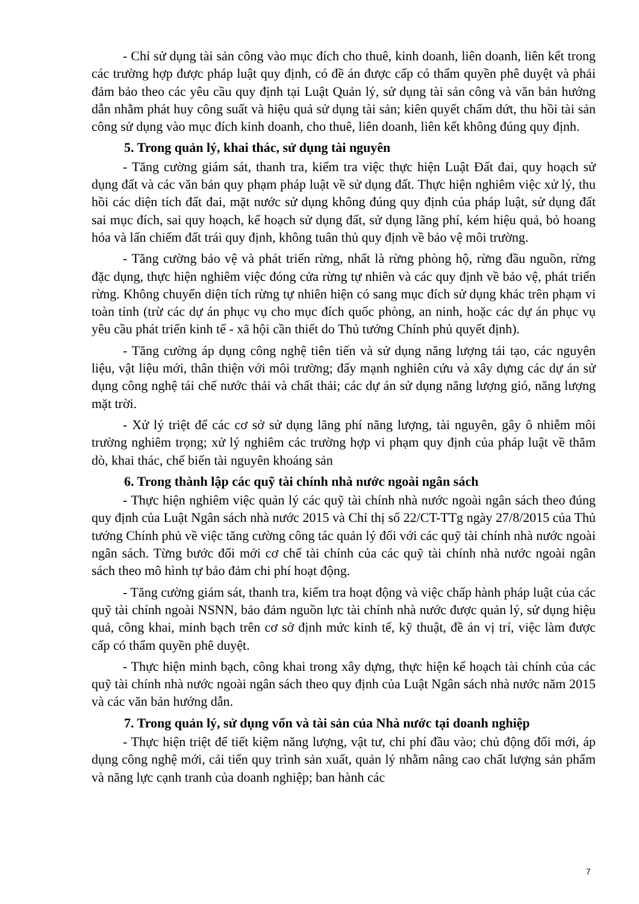- Chỉ sử dụng tài sản công vào mục đích cho thuê, kinh doanh, liên doanh, liên kết trong các trường hợp được pháp luật quy định, có đề án được cấp có thẩm quyền phê duyệt và phải đảm bảo theo các yêu cầu quy định tại Luật Quản lý, sử dụng tài sản công và văn bản hướng dẫn nhằm phát huy công suất và hiệu quả sử dụng tài sản; kiên quyết chấm dứt, thu hồi tài sản công sử dụng vào mục đích kinh doanh, cho thuê, liên doanh, liên kết không đúng quy định.
5. Trong quản lý, khai thác, sử dụng tài nguyên
- Tăng cường giám sát, thanh tra, kiểm tra việc thực hiện Luật Đất đai, quy hoạch sử dụng đất và các văn bản quy phạm pháp luật về sử dụng đất. Thực hiện nghiêm việc xử lý, thu hồi các diện tích đất đai, mặt nước sử dụng không đúng quy định của pháp luật, sử dụng đất sai mục đích, sai quy hoạch, kế hoạch sử dụng đất, sử dụng lãng phí, kém hiệu quả, bỏ hoang hóa và lấn chiếm đất trái quy định, không tuân thủ quy định về bảo vệ môi trường.
- Tăng cường bảo vệ và phát triển rừng, nhất là rừng phòng hộ, rừng đầu nguồn, rừng đặc dụng, thực hiện nghiêm việc đóng cửa rừng tự nhiên và các quy định về bảo vệ, phát triển rừng. Không chuyển diện tích rừng tự nhiên hiện có sang mục đích sử dụng khác trên phạm vi toàn tỉnh (trừ các dự án phục vụ cho mục đích quốc phòng, an ninh, hoặc các dự án phục vụ yêu cầu phát triển kinh tế - xã hội cần thiết do Thủ tướng Chính phủ quyết định).
- Tăng cường áp dụng công nghệ tiên tiến và sử dụng năng lượng tái tạo, các nguyên liệu, vật liệu mới, thân thiện với môi trường; đẩy mạnh nghiên cứu và xây dựng các dự án sử dụng công nghệ tái chế nước thải và chất thải; các dự án sử dụng năng lượng gió, năng lượng mặt trời.
- Xử lý triệt để các cơ sở sử dụng lãng phí năng lượng, tài nguyên, gây ô nhiễm môi trường nghiêm trọng; xử lý nghiêm các trường hợp vi phạm quy định của pháp luật về thăm dò, khai thác, chế biến tài nguyên khoáng sản
6. Trong thành lập các quỹ tài chính nhà nước ngoài ngân sách
- Thực hiện nghiêm việc quản lý các quỹ tài chính nhà nước ngoài ngân sách theo đúng quy định của Luật Ngân sách nhà nước 2015 và Chỉ thị số 22/CT-TTg ngày 27/8/2015 của Thủ tướng Chính phủ về việc tăng cường công tác quản lý đối với các quỹ tài chính nhà nước ngoài ngân sách. Từng bước đổi mới cơ chế tài chính của các quỹ tài chính nhà nước ngoài ngân sách theo mô hình tự bảo đảm chi phí hoạt động.
- Tăng cường giám sát, thanh tra, kiểm tra hoạt động và việc chấp hành pháp luật của các quỹ tài chính ngoài NSNN, bảo đảm nguồn lực tài chính nhà nước được quản lý, sử dụng hiệu quả, công khai, minh bạch trên cơ sở định mức kinh tế, kỹ thuật, đề án vị trí, việc làm được cấp có thẩm quyền phê duyệt.
- Thực hiện minh bạch, công khai trong xây dựng, thực hiện kế hoạch tài chính của các quỹ tài chính nhà nước ngoài ngân sách theo quy định của Luật Ngân sách nhà nước năm 2015 và các văn bản hướng dẫn.
7. Trong quản lý, sử dụng vốn và tài sản của Nhà nước tại doanh nghiệp
- Thực hiện triệt để tiết kiệm năng lượng, vật tư, chi phí đầu vào; chủ động đổi mới, áp dụng công nghệ mới, cải tiến quy trình sản xuất, quản lý nhằm nâng cao chất lượng sản phẩm và năng lực cạnh tranh của doanh nghiệp; ban hành các
7